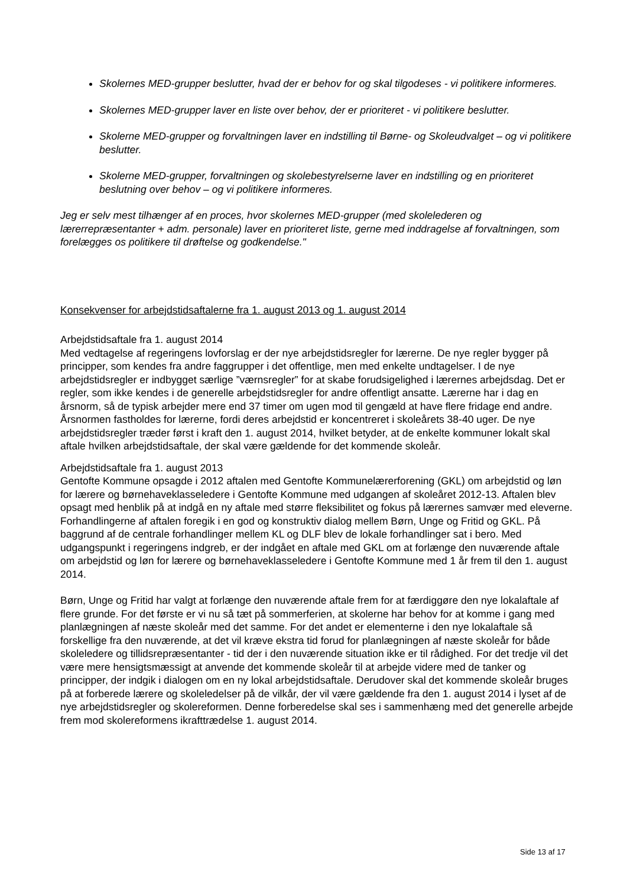Skolernes MED-grupper beslutter, hvad der er behov for og skal tilgodeses - vi politikere informeres.
Skolernes MED-grupper laver en liste over behov, der er prioriteret - vi politikere beslutter.
Skolerne MED-grupper og forvaltningen laver en indstilling til Børne- og Skoleudvalget – og vi politikere beslutter.
Skolerne MED-grupper, forvaltningen og skolebestyrelserne laver en indstilling og en prioriteret beslutning over behov – og vi politikere informeres.
Jeg er selv mest tilhænger af en proces, hvor skolernes MED-grupper (med skolelederen og lærerrepræsentanter + adm. personale) laver en prioriteret liste, gerne med inddragelse af forvaltningen, som forelægges os politikere til drøftelse og godkendelse."
Konsekvenser for arbejdstidsaftalerne fra 1. august 2013 og 1. august 2014
Arbejdstidsaftale fra 1. august 2014
Med vedtagelse af regeringens lovforslag er der nye arbejdstidsregler for lærerne. De nye regler bygger på principper, som kendes fra andre faggrupper i det offentlige, men med enkelte undtagelser. I de nye arbejdstidsregler er indbygget særlige ”værnsregler” for at skabe forudsigelighed i lærernes arbejdsdag. Det er regler, som ikke kendes i de generelle arbejdstidsregler for andre offentligt ansatte. Lærerne har i dag en årsnorm, så de typisk arbejder mere end 37 timer om ugen mod til gengæld at have flere fridage end andre. Årsnormen fastholdes for lærerne, fordi deres arbejdstid er koncentreret i skoleårets 38-40 uger. De nye arbejdstidsregler træder først i kraft den 1. august 2014, hvilket betyder, at de enkelte kommuner lokalt skal aftale hvilken arbejdstidsaftale, der skal være gældende for det kommende skoleår.
Arbejdstidsaftale fra 1. august 2013
Gentofte Kommune opsagde i 2012 aftalen med Gentofte Kommunelærerforening (GKL) om arbejdstid og løn for lærere og børnehaveklasseledere i Gentofte Kommune med udgangen af skoleåret 2012-13. Aftalen blev opsagt med henblik på at indgå en ny aftale med større fleksibilitet og fokus på lærernes samvær med eleverne. Forhandlingerne af aftalen foregik i en god og konstruktiv dialog mellem Børn, Unge og Fritid og GKL. På baggrund af de centrale forhandlinger mellem KL og DLF blev de lokale forhandlinger sat i bero. Med udgangspunkt i regeringens indgreb, er der indgået en aftale med GKL om at forlænge den nuværende aftale om arbejdstid og løn for lærere og børnehaveklasseledere i Gentofte Kommune med 1 år frem til den 1. august 2014.
Børn, Unge og Fritid har valgt at forlænge den nuværende aftale frem for at færdiggøre den nye lokalaftale af flere grunde. For det første er vi nu så tæt på sommerferien, at skolerne har behov for at komme i gang med planlægningen af næste skoleår med det samme. For det andet er elementerne i den nye lokalaftale så forskellige fra den nuværende, at det vil kræve ekstra tid forud for planlægningen af næste skoleår for både skoleledere og tillidsrepræsentanter - tid der i den nuværende situation ikke er til rådighed. For det tredje vil det være mere hensigtsmæssigt at anvende det kommende skoleår til at arbejde videre med de tanker og principper, der indgik i dialogen om en ny lokal arbejdstidsaftale. Derudover skal det kommende skoleår bruges på at forberede lærere og skoleledelser på de vilkår, der vil være gældende fra den 1. august 2014 i lyset af de nye arbejdstidsregler og skolereformen. Denne forberedelse skal ses i sammenhæng med det generelle arbejde frem mod skolereformens ikrafttrædelse 1. august 2014.
Side 13 af 17